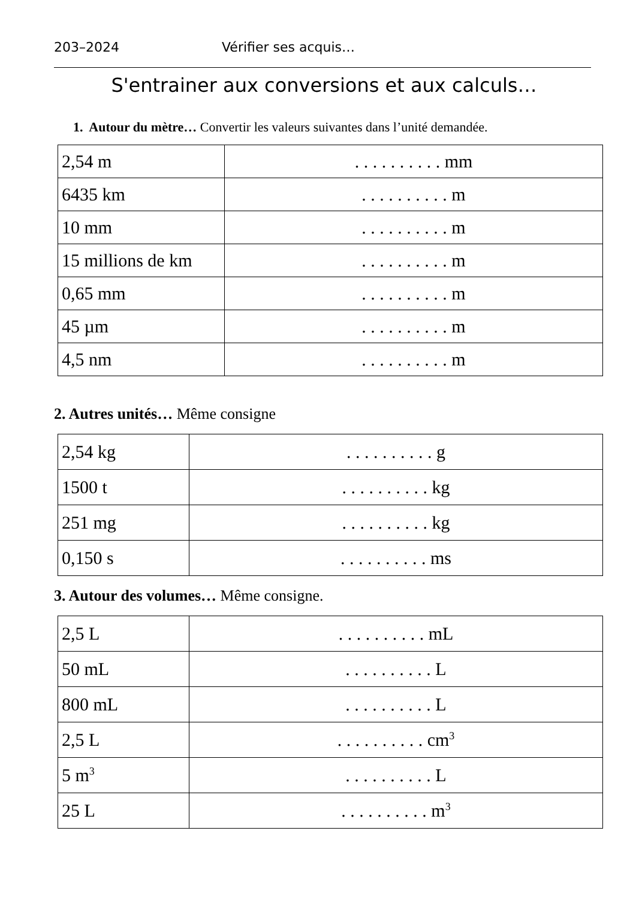203–2024 Vérifier ses acquis…
S'entrainer aux conversions et aux calculs…
1. Autour du mètre… Convertir les valeurs suivantes dans l’unité demandée.
| 2,54 m | . . . . . . . . . . mm |
| 6435 km | . . . . . . . . . . m |
| 10 mm | . . . . . . . . . . m |
| 15 millions de km | . . . . . . . . . . m |
| 0,65 mm | . . . . . . . . . . m |
| 45 µm | . . . . . . . . . . m |
| 4,5 nm | . . . . . . . . . . m |
2. Autres unités… Même consigne
| 2,54 kg | . . . . . . . . . . g |
| 1500 t | . . . . . . . . . . kg |
| 251 mg | . . . . . . . . . . kg |
| 0,150 s | . . . . . . . . . . ms |
3. Autour des volumes… Même consigne.
| 2,5 L | . . . . . . . . . . mL |
| 50 mL | . . . . . . . . . . L |
| 800 mL | . . . . . . . . . . L |
| 2,5 L | . . . . . . . . . . cm<sup>3</sup> |
| 5 m<sup>3</sup> | . . . . . . . . . . L |
| 25 L | . . . . . . . . . . m<sup>3</sup> |